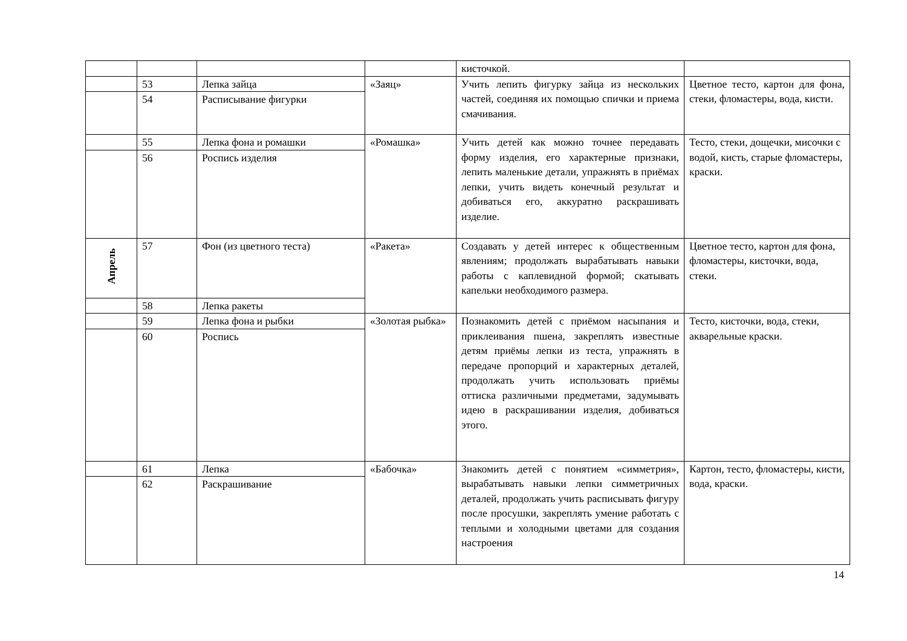| | | | | кисточкой. | |
| | 53 | Лепка зайца | «Заяц» | Учить лепить фигурку зайца из нескольких частей, соединяя их помощью спички и приема смачивания. | Цветное тесто, картон для фона, стеки, фломастеры, вода, кисти. |
| | 54 | Расписывание фигурки | | | |
| | 55 | Лепка фона и ромашки | «Ромашка» | Учить детей как можно точнее передавать форму изделия, его характерные признаки, лепить маленькие детали, упражнять в приёмах лепки, учить видеть конечный результат и добиваться его, аккуратно раскрашивать изделие. | Тесто, стеки, дощечки, мисочки с водой, кисть, старые фломастеры, краски. |
| | 56 | Роспись изделия | | | |
| Апрель | 57 | Фон (из цветного теста) | «Ракета» | Создавать у детей интерес к общественным явлениям; продолжать вырабатывать навыки работы с каплевидной формой; скатывать капельки необходимого размера. | Цветное тесто, картон для фона, фломастеры, кисточки, вода, стеки. |
| | 58 | Лепка ракеты | | | |
| | 59 | Лепка фона и рыбки | «Золотая рыбка» | Познакомить детей с приёмом насыпания и приклеивания пшена, закреплять известные детям приёмы лепки из теста, упражнять в передаче пропорций и характерных деталей, продолжать учить использовать приёмы оттиска различными предметами, задумывать идею в раскрашивании изделия, добиваться этого. | Тесто, кисточки, вода, стеки, акварельные краски. |
| | 60 | Роспись | | | |
| | 61 | Лепка | «Бабочка» | Знакомить детей с понятием «симметрия», вырабатывать навыки лепки симметричных деталей, продолжать учить расписывать фигуру после просушки, закреплять умение работать с теплыми и холодными цветами для создания настроения | Картон, тесто, фломастеры, кисти, вода, краски. |
| | 62 | Раскрашивание | | | |
14